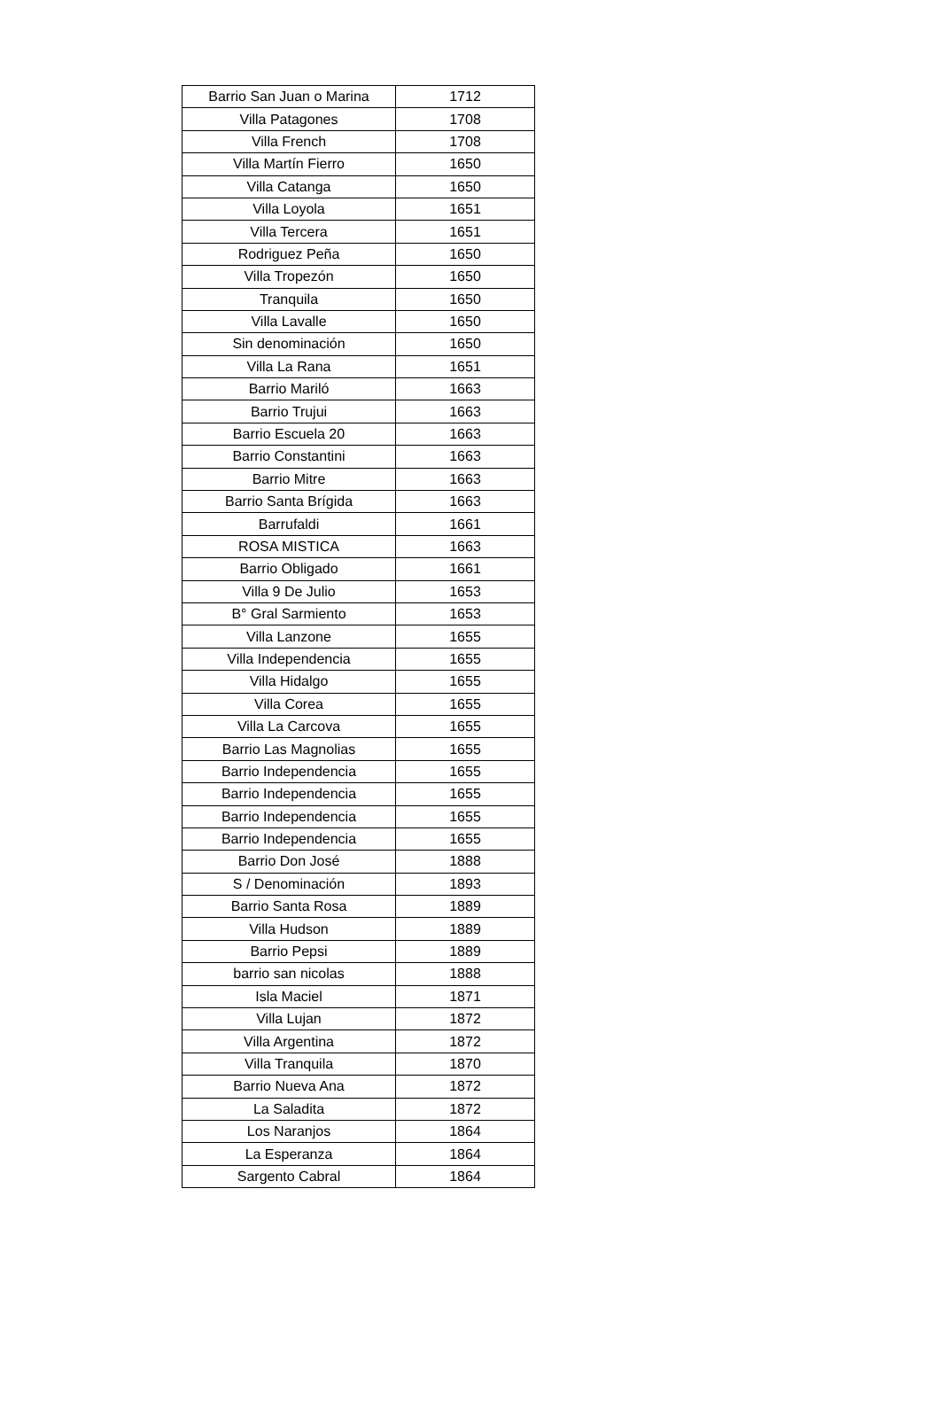| Barrio San Juan o Marina | 1712 |
| Villa Patagones | 1708 |
| Villa French | 1708 |
| Villa Martín Fierro | 1650 |
| Villa Catanga | 1650 |
| Villa Loyola | 1651 |
| Villa Tercera | 1651 |
| Rodriguez Peña | 1650 |
| Villa Tropezón | 1650 |
| Tranquila | 1650 |
| Villa Lavalle | 1650 |
| Sin denominación | 1650 |
| Villa La Rana | 1651 |
| Barrio Mariló | 1663 |
| Barrio Trujui | 1663 |
| Barrio Escuela 20 | 1663 |
| Barrio Constantini | 1663 |
| Barrio Mitre | 1663 |
| Barrio Santa Brígida | 1663 |
| Barrufaldi | 1661 |
| ROSA MISTICA | 1663 |
| Barrio Obligado | 1661 |
| Villa 9 De Julio | 1653 |
| B° Gral Sarmiento | 1653 |
| Villa Lanzone | 1655 |
| Villa Independencia | 1655 |
| Villa Hidalgo | 1655 |
| Villa Corea | 1655 |
| Villa La Carcova | 1655 |
| Barrio Las Magnolias | 1655 |
| Barrio Independencia | 1655 |
| Barrio Independencia | 1655 |
| Barrio Independencia | 1655 |
| Barrio Independencia | 1655 |
| Barrio Don José | 1888 |
| S / Denominación | 1893 |
| Barrio Santa Rosa | 1889 |
| Villa Hudson | 1889 |
| Barrio Pepsi | 1889 |
| barrio san nicolas | 1888 |
| Isla Maciel | 1871 |
| Villa Lujan | 1872 |
| Villa Argentina | 1872 |
| Villa Tranquila | 1870 |
| Barrio Nueva Ana | 1872 |
| La Saladita | 1872 |
| Los Naranjos | 1864 |
| La Esperanza | 1864 |
| Sargento Cabral | 1864 |